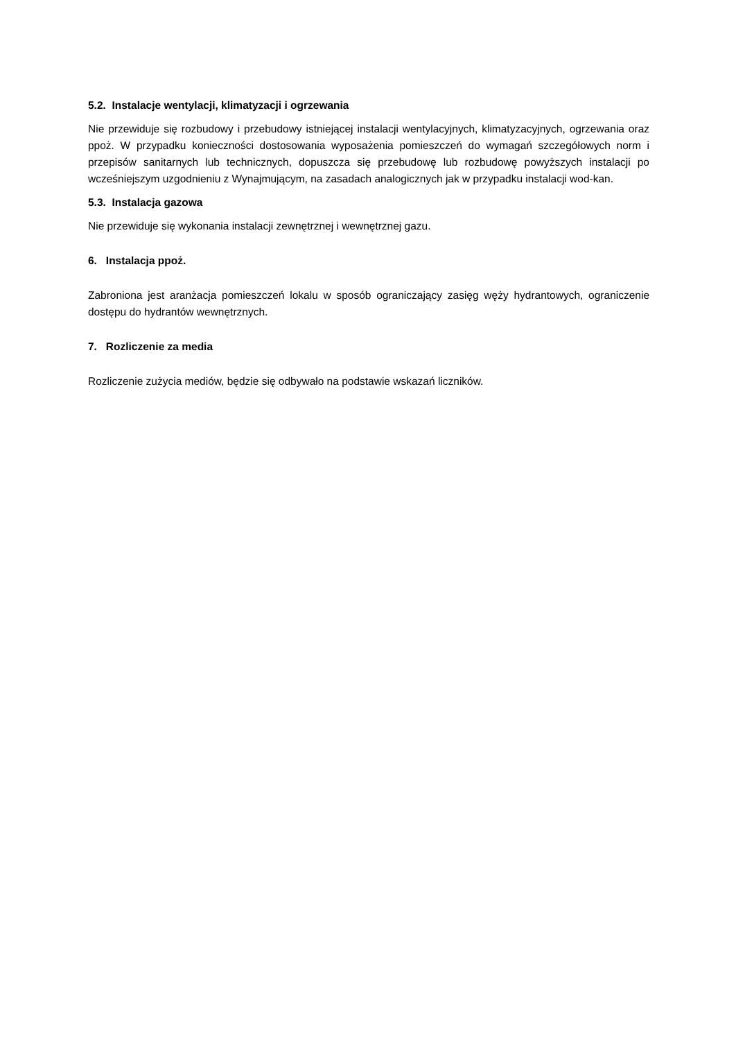5.2. Instalacje wentylacji, klimatyzacji i ogrzewania
Nie przewiduje się rozbudowy i przebudowy istniejącej instalacji wentylacyjnych, klimatyzacyjnych, ogrzewania oraz ppoż. W przypadku konieczności dostosowania wyposażenia pomieszczeń do wymagań szczegółowych norm i przepisów sanitarnych lub technicznych, dopuszcza się przebudowę lub rozbudowę powyższych instalacji po wcześniejszym uzgodnieniu z Wynajmującym, na zasadach analogicznych jak w przypadku instalacji wod-kan.
5.3. Instalacja gazowa
Nie przewiduje się wykonania instalacji zewnętrznej i wewnętrznej gazu.
6. Instalacja ppoż.
Zabroniona jest aranżacja pomieszczeń lokalu w sposób ograniczający zasięg węży hydrantowych, ograniczenie dostępu do hydrantów wewnętrznych.
7. Rozliczenie za media
Rozliczenie zużycia mediów, będzie się odbywało na podstawie wskazań liczników.